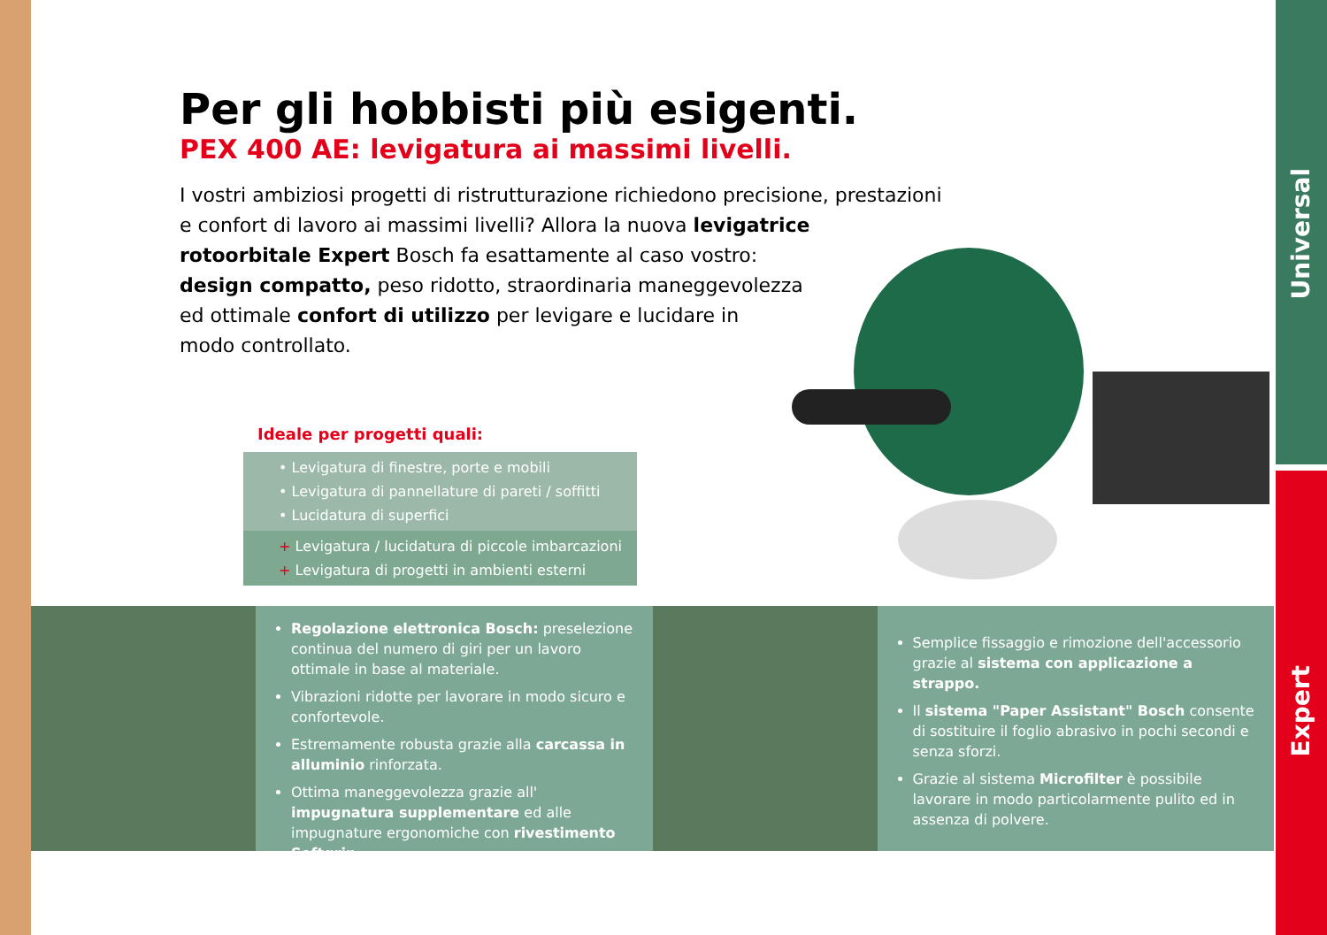Universal
Expert
Per gli hobbisti più esigenti.
PEX 400 AE: levigatura ai massimi livelli.
I vostri ambiziosi progetti di ristrutturazione richiedono precisione, prestazioni
e confort di lavoro ai massimi livelli? Allora la nuova levigatrice
rotoorbitale Expert Bosch fa esattamente al caso vostro:
design compatto, peso ridotto, straordinaria maneggevolezza
ed ottimale confort di utilizzo per levigare e lucidare in
modo controllato.
Ideale per progetti quali:
• Levigatura di finestre, porte e mobili
• Levigatura di pannellature di pareti / soffitti
• Lucidatura di superfici
+ Levigatura / lucidatura di piccole imbarcazioni
+ Levigatura di progetti in ambienti esterni
Regolazione elettronica Bosch: preselezione continua del numero di giri per un lavoro ottimale in base al materiale.
Vibrazioni ridotte per lavorare in modo sicuro e confortevole.
Estremamente robusta grazie alla carcassa in alluminio rinforzata.
Ottima maneggevolezza grazie all' impugnatura supplementare ed alle impugnature ergonomiche con rivestimento Softgrip.
Semplice fissaggio e rimozione dell'accessorio grazie al sistema con applicazione a strappo.
Il sistema "Paper Assistant" Bosch consente di sostituire il foglio abrasivo in pochi secondi e senza sforzi.
Grazie al sistema Microfilter è possibile lavorare in modo particolarmente pulito ed in assenza di polvere.